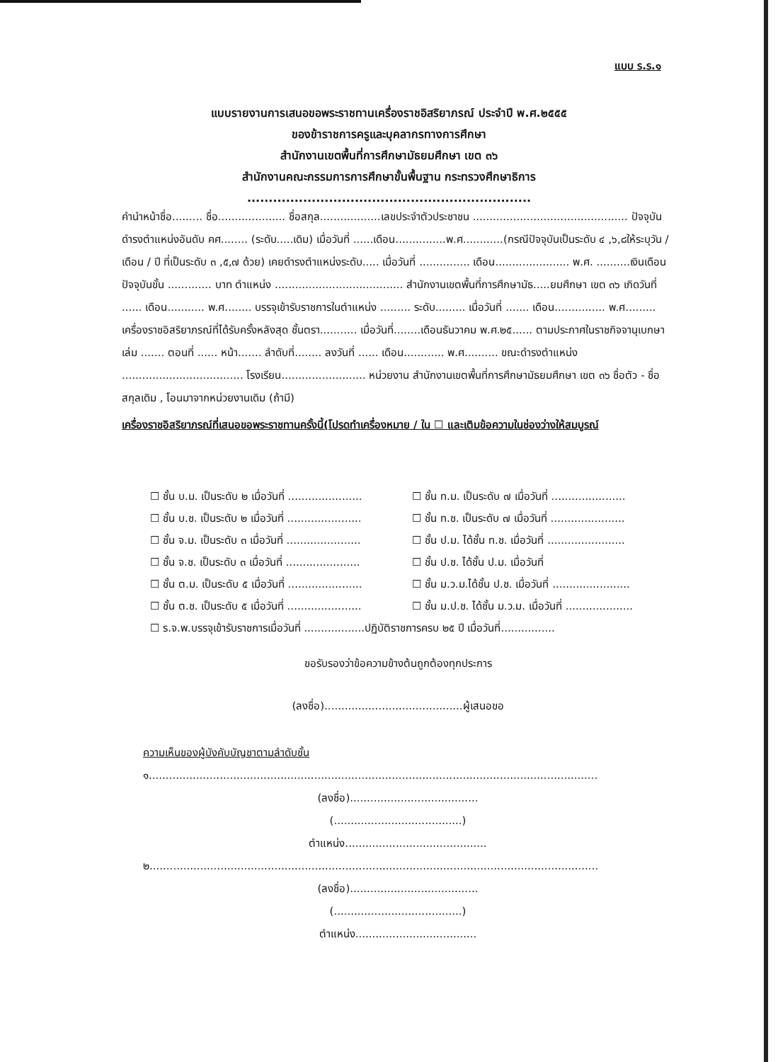แบบ ร.ร.๑
แบบรายงานการเสนอขอพระราชทานเครื่องราชอิสริยาภรณ์ ประจำปี พ.ศ.๒๕๕๕
ของข้าราชการครูและบุคลากรทางการศึกษา
สำนักงานเขตพื้นที่การศึกษามัธยมศึกษา เขต ๓๖
สำนักงานคณะกรรมการการศึกษาขั้นพื้นฐาน กระทรวงศึกษาธิการ
..................................................................
คำนำหน้าชื่อ......... ชื่อ.................... ชื่อสกุล..................เลขประจำตัวประชาชน .............................................. ปัจจุบันดำรงตำแหน่งอันดับ คศ........ (ระดับ.....เดิม) เมื่อวันที่ ......เดือน...............พ.ศ............(กรณีปัจจุบันเป็นระดับ ๔ ,๖,๘ให้ระบุวัน / เดือน / ปี ที่เป็นระดับ ๓ ,๕,๗ ด้วย) เคยดำรงตำแหน่งระดับ..... เมื่อวันที่ ............... เดือน...................... พ.ศ. ..........เงินเดือนปัจจุบันขั้น ............. บาท ตำแหน่ง ...................................... สำนักงานเขตพื้นที่การศึกษามัธ.....ยมศึกษา เขต ๓๖ เกิดวันที่ ...... เดือน........... พ.ศ........ บรรจุเข้ารับราชการในตำแหน่ง ......... ระดับ......... เมื่อวันที่ ....... เดือน............... พ.ศ......... เครื่องราชอิสริยาภรณ์ที่ได้รับครั้งหลังสุด ชั้นตรา........... เมื่อวันที่........เดือนธันวาคม พ.ศ.๒๕...... ตามประกาศในราชกิจจานุเบกษา เล่ม ....... ตอนที่ ...... หน้า....... ลำดับที่........ ลงวันที่ ...... เดือน............ พ.ศ.......... ขณะดำรงตำแหน่ง .................................... โรงเรียน......................... หน่วยงาน สำนักงานเขตพื้นที่การศึกษามัธยมศึกษา เขต ๓๖ ชื่อตัว - ชื่อสกุลเดิม , โอนมาจากหน่วยงานเดิม (ถ้ามี)
เครื่องราชอิสริยาภรณ์ที่เสนอขอพระราชทานครั้งนี้(โปรดทำเครื่องหมาย / ใน ☐ และเติมข้อความในช่องว่างให้สมบูรณ์
☐ ชั้น บ.ม. เป็นระดับ ๒ เมื่อวันที่ ......................
☐ ชั้น ท.ม. เป็นระดับ ๗ เมื่อวันที่ ......................
☐ ชั้น บ.ช. เป็นระดับ ๒ เมื่อวันที่ ......................
☐ ชั้น ท.ช. เป็นระดับ ๗ เมื่อวันที่ ......................
☐ ชั้น จ.ม. เป็นระดับ ๓ เมื่อวันที่ ......................
☐ ชั้น ป.ม. ได้ชั้น ท.ช. เมื่อวันที่ .......................
☐ ชั้น จ.ช. เป็นระดับ ๓ เมื่อวันที่ ......................
☐ ชั้น ป.ช. ได้ชั้น ป.ม. เมื่อวันที่
☐ ชั้น ต.ม. เป็นระดับ ๕ เมื่อวันที่ ......................
☐ ชั้น ม.ว.ม.ได้ชั้น ป.ช. เมื่อวันที่ .......................
☐ ชั้น ต.ช. เป็นระดับ ๕ เมื่อวันที่ ......................
☐ ชั้น ม.ป.ช. ได้ชั้น ม.ว.ม. เมื่อวันที่ ....................
☐ ร.จ.พ.บรรจุเข้ารับราชการเมื่อวันที่ ..................ปฏิบัติราชการครบ ๒๕ ปี เมื่อวันที่................
ขอรับรองว่าข้อความข้างต้นถูกต้องทุกประการ
(ลงชื่อ).........................................ผู้เสนอขอ
ความเห็นของผู้บังคับบัญชาตามลำดับชั้น
๑.....................................................................................................................................
(ลงชื่อ)......................................
(......................................)
ตำแหน่ง..........................................
๒.....................................................................................................................................
(ลงชื่อ)......................................
(......................................)
ตำแหน่ง....................................